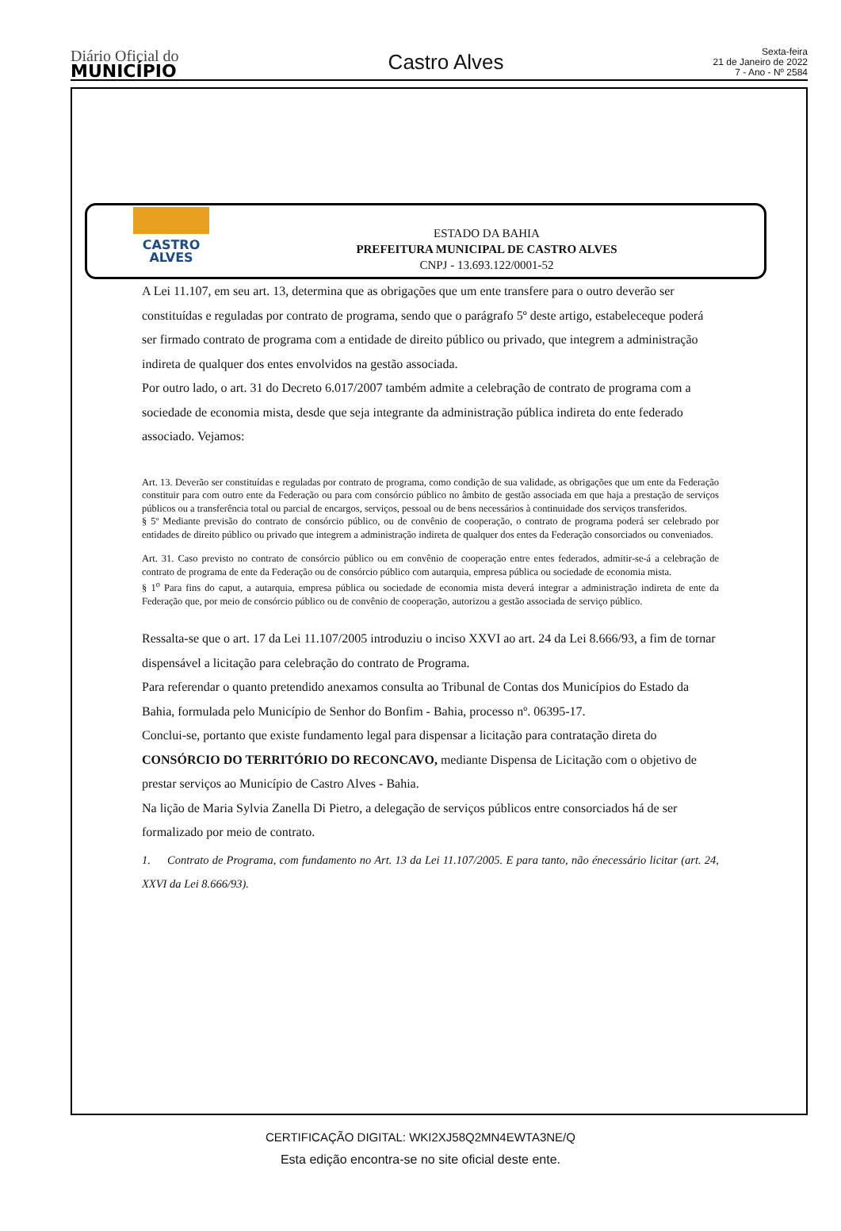Diário Oficial do
MUNICÍPIO
Castro Alves
Sexta-feira
21 de Janeiro de 2022
7 - Ano - Nº 2584
CASTRO
ALVES
ESTADO DA BAHIA
PREFEITURA MUNICIPAL DE CASTRO ALVES
CNPJ - 13.693.122/0001-52
A Lei 11.107, em seu art. 13, determina que as obrigações que um ente transfere para o outro deverão ser constituídas e reguladas por contrato de programa, sendo que o parágrafo 5º deste artigo, estabeleceque poderá ser firmado contrato de programa com a entidade de direito público ou privado, que integrem a administração indireta de qualquer dos entes envolvidos na gestão associada.
Por outro lado, o art. 31 do Decreto 6.017/2007 também admite a celebração de contrato de programa com a sociedade de economia mista, desde que seja integrante da administração pública indireta do ente federado associado. Vejamos:
Art. 13. Deverão ser constituídas e reguladas por contrato de programa, como condição de sua validade, as obrigações que um ente da Federação constituir para com outro ente da Federação ou para com consórcio público no âmbito de gestão associada em que haja a prestação de serviços públicos ou a transferência total ou parcial de encargos, serviços, pessoal ou de bens necessários à continuidade dos serviços transferidos.
§ 5º Mediante previsão do contrato de consórcio público, ou de convênio de cooperação, o contrato de programa poderá ser celebrado por entidades de direito público ou privado que integrem a administração indireta de qualquer dos entes da Federação consorciados ou conveniados.
Art. 31. Caso previsto no contrato de consórcio público ou em convênio de cooperação entre entes federados, admitir-se-á a celebração de contrato de programa de ente da Federação ou de consórcio público com autarquia, empresa pública ou sociedade de economia mista.
§ 1<sup>o</sup> Para fins do caput, a autarquia, empresa pública ou sociedade de economia mista deverá integrar a administração indireta de ente da Federação que, por meio de consórcio público ou de convênio de cooperação, autorizou a gestão associada de serviço público.
Ressalta-se que o art. 17 da Lei 11.107/2005 introduziu o inciso XXVI ao art. 24 da Lei 8.666/93, a fim de tornar dispensável a licitação para celebração do contrato de Programa.
Para referendar o quanto pretendido anexamos consulta ao Tribunal de Contas dos Municípios do Estado da Bahia, formulada pelo Município de Senhor do Bonfim - Bahia, processo nº. 06395-17.
Conclui-se, portanto que existe fundamento legal para dispensar a licitação para contratação direta do CONSÓRCIO DO TERRITÓRIO DO RECONCAVO, mediante Dispensa de Licitação com o objetivo de prestar serviços ao Município de Castro Alves - Bahia.
Na lição de Maria Sylvia Zanella Di Pietro, a delegação de serviços públicos entre consorciados há de ser formalizado por meio de contrato.
1. Contrato de Programa, com fundamento no Art. 13 da Lei 11.107/2005. E para tanto, não énecessário licitar (art. 24, XXVI da Lei 8.666/93).
CERTIFICAÇÃO DIGITAL: WKI2XJ58Q2MN4EWTA3NE/Q
Esta edição encontra-se no site oficial deste ente.